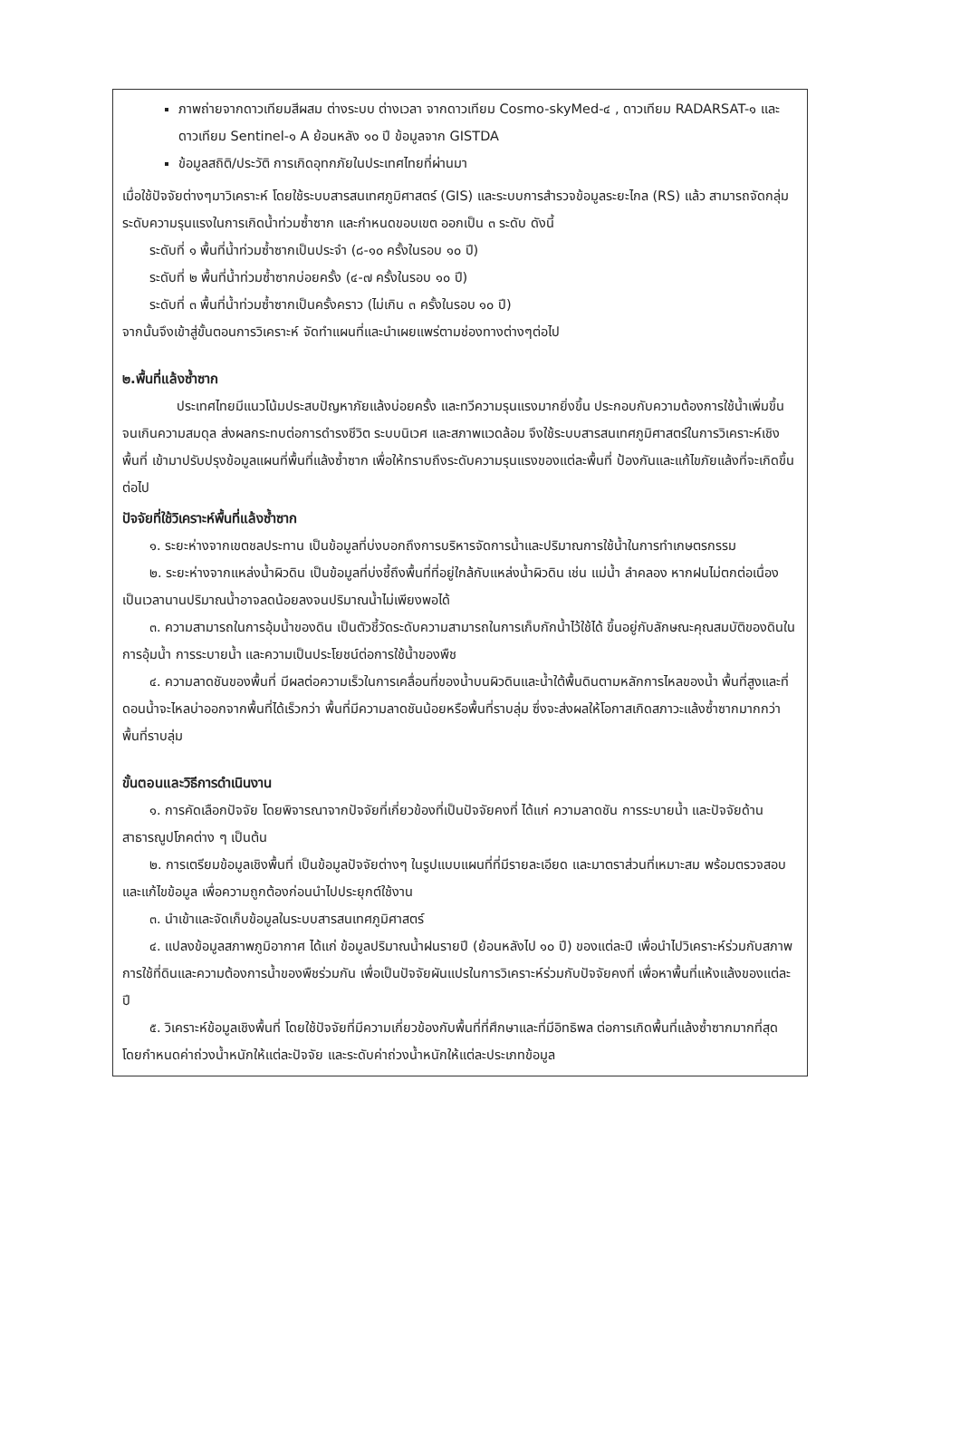ภาพถ่ายจากดาวเทียมสีผสม ต่างระบบ ต่างเวลา จากดาวเทียม Cosmo-skyMed-๔ , ดาวเทียม RADARSAT-๑ และดาวเทียม Sentinel-๑ A ย้อนหลัง ๑๐ ปี ข้อมูลจาก GISTDA
ข้อมูลสถิติ/ประวัติ การเกิดอุทกภัยในประเทศไทยที่ผ่านมา
เมื่อใช้ปัจจัยต่างๆมาวิเคราะห์ โดยใช้ระบบสารสนเทศภูมิศาสตร์ (GIS) และระบบการสำรวจข้อมูลระยะไกล (RS) แล้ว สามารถจัดกลุ่มระดับความรุนแรงในการเกิดน้ำท่วมซ้ำซาก และกำหนดขอบเขต ออกเป็น ๓ ระดับ ดังนี้
ระดับที่ ๑ พื้นที่น้ำท่วมซ้ำซากเป็นประจำ (๘-๑๐ ครั้งในรอบ ๑๐ ปี)
ระดับที่ ๒ พื้นที่น้ำท่วมซ้ำซากบ่อยครั้ง (๔-๗ ครั้งในรอบ ๑๐ ปี)
ระดับที่ ๓ พื้นที่น้ำท่วมซ้ำซากเป็นครั้งคราว (ไม่เกิน ๓ ครั้งในรอบ ๑๐ ปี)
จากนั้นจึงเข้าสู่ขั้นตอนการวิเคราะห์ จัดทำแผนที่และนำเผยแพร่ตามช่องทางต่างๆต่อไป
๒.พื้นที่แล้งซ้ำซาก
ประเทศไทยมีแนวโน้มประสบปัญหาภัยแล้งบ่อยครั้ง และทวีความรุนแรงมากยิ่งขึ้น ประกอบกับความต้องการใช้น้ำเพิ่มขึ้นจนเกินความสมดุล ส่งผลกระทบต่อการดำรงชีวิต ระบบนิเวศ และสภาพแวดล้อม จึงใช้ระบบสารสนเทศภูมิศาสตร์ในการวิเคราะห์เชิงพื้นที่ เข้ามาปรับปรุงข้อมูลแผนที่พื้นที่แล้งซ้ำซาก เพื่อให้ทราบถึงระดับความรุนแรงของแต่ละพื้นที่ ป้องกันและแก้ไขภัยแล้งที่จะเกิดขึ้นต่อไป
ปัจจัยที่ใช้วิเคราะห์พื้นที่แล้งซ้ำซาก
๑. ระยะห่างจากเขตชลประทาน เป็นข้อมูลที่บ่งบอกถึงการบริหารจัดการน้ำและปริมาณการใช้น้ำในการทำเกษตรกรรม
๒. ระยะห่างจากแหล่งน้ำผิวดิน เป็นข้อมูลที่บ่งชี้ถึงพื้นที่ที่อยู่ใกล้กับแหล่งน้ำผิวดิน เช่น แม่น้ำ ลำคลอง หากฝนไม่ตกต่อเนื่องเป็นเวลานานปริมาณน้ำอาจลดน้อยลงจนปริมาณน้ำไม่เพียงพอได้
๓. ความสามารถในการอุ้มน้ำของดิน เป็นตัวชี้วัดระดับความสามารถในการเก็บกักน้ำไว้ใช้ได้ ขึ้นอยู่กับลักษณะคุณสมบัติของดินในการอุ้มน้ำ การระบายน้ำ และความเป็นประโยชน์ต่อการใช้น้ำของพืช
๔. ความลาดชันของพื้นที่ มีผลต่อความเร็วในการเคลื่อนที่ของน้ำบนผิวดินและน้ำใต้พื้นดินตามหลักการไหลของน้ำ พื้นที่สูงและที่ดอนน้ำจะไหลบ่าออกจากพื้นที่ได้เร็วกว่า พื้นที่มีความลาดชันน้อยหรือพื้นที่ราบลุ่ม ซึ่งจะส่งผลให้โอกาสเกิดสภาวะแล้งซ้ำซากมากกว่าพื้นที่ราบลุ่ม
ขั้นตอนและวิธีการดำเนินงาน
๑. การคัดเลือกปัจจัย โดยพิจารณาจากปัจจัยที่เกี่ยวข้องที่เป็นปัจจัยคงที่ ได้แก่ ความลาดชัน การระบายน้ำ และปัจจัยด้านสาธารณูปโภคต่าง ๆ เป็นต้น
๒. การเตรียมข้อมูลเชิงพื้นที่ เป็นข้อมูลปัจจัยต่างๆ ในรูปแบบแผนที่ที่มีรายละเอียด และมาตราส่วนที่เหมาะสม พร้อมตรวจสอบและแก้ไขข้อมูล เพื่อความถูกต้องก่อนนำไปประยุกต์ใช้งาน
๓. นำเข้าและจัดเก็บข้อมูลในระบบสารสนเทศภูมิศาสตร์
๔. แปลงข้อมูลสภาพภูมิอากาศ ได้แก่ ข้อมูลปริมาณน้ำฝนรายปี (ย้อนหลังไป ๑๐ ปี) ของแต่ละปี เพื่อนำไปวิเคราะห์ร่วมกับสภาพการใช้ที่ดินและความต้องการน้ำของพืชร่วมกัน เพื่อเป็นปัจจัยผันแปรในการวิเคราะห์ร่วมกับปัจจัยคงที่ เพื่อหาพื้นที่แห้งแล้งของแต่ละปี
๕. วิเคราะห์ข้อมูลเชิงพื้นที่ โดยใช้ปัจจัยที่มีความเกี่ยวข้องกับพื้นที่ที่ศึกษาและที่มีอิทธิพล ต่อการเกิดพื้นที่แล้งซ้ำซากมากที่สุด โดยกำหนดค่าถ่วงน้ำหนักให้แต่ละปัจจัย และระดับค่าถ่วงน้ำหนักให้แต่ละประเภทข้อมูล